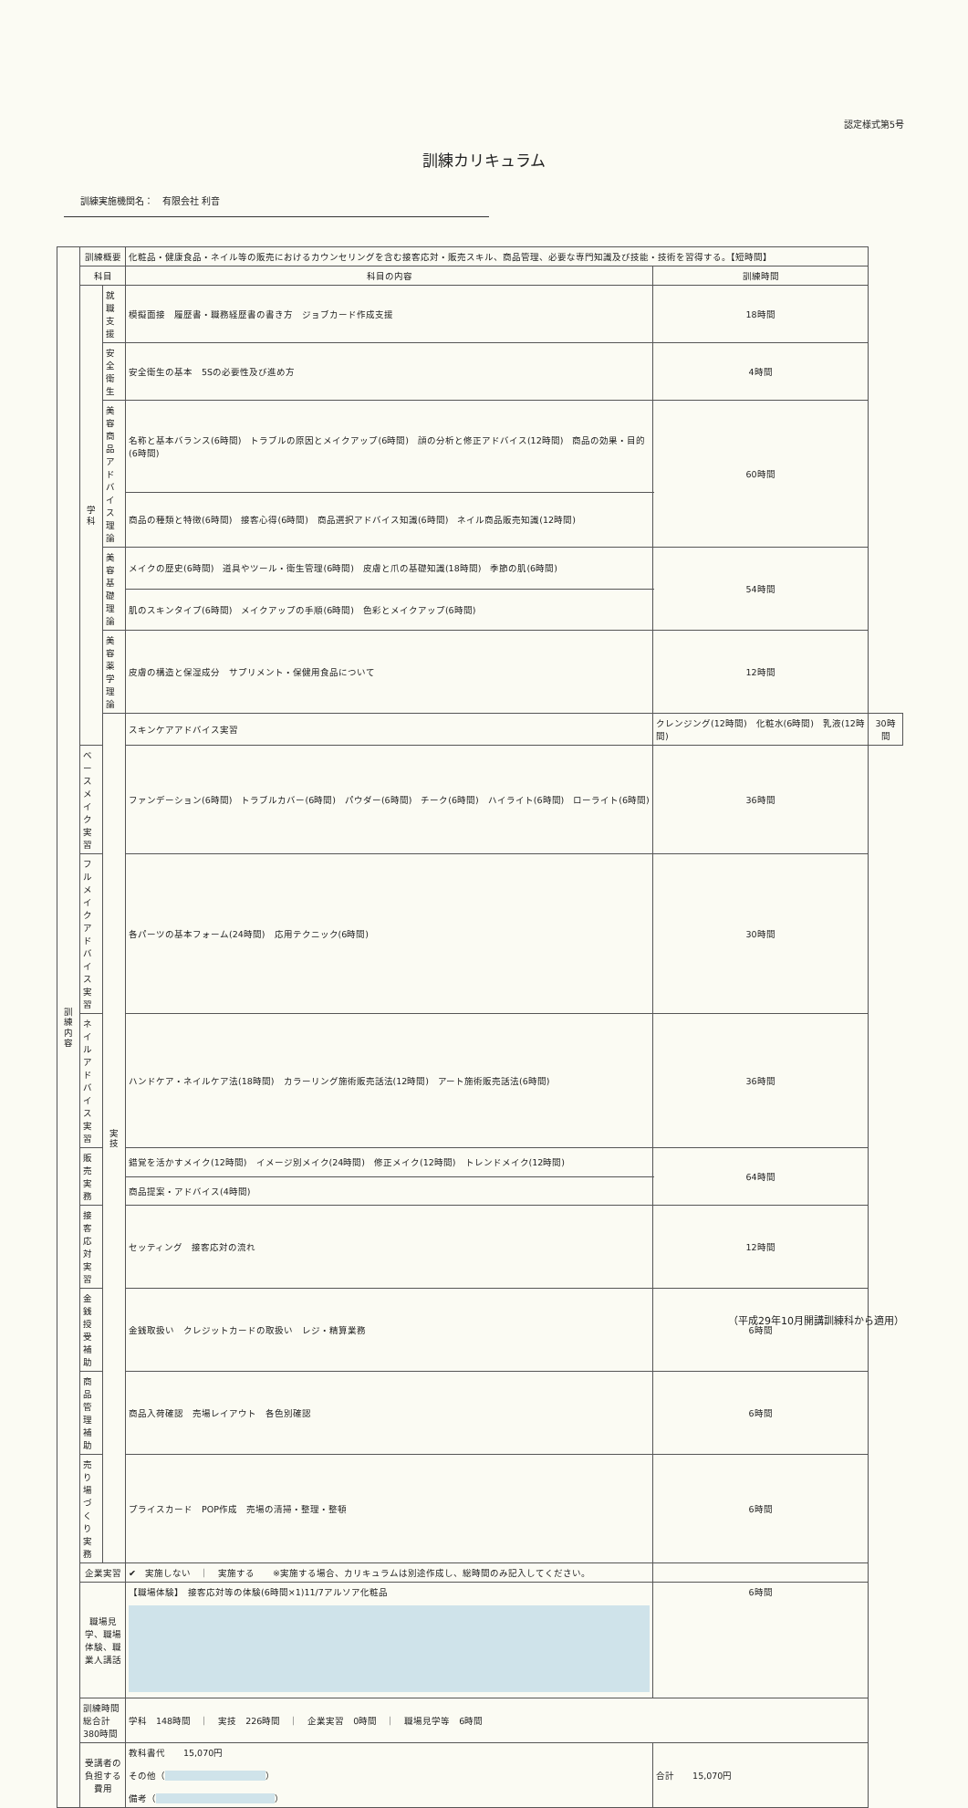認定様式第5号
訓練カリキュラム
訓練実施機関名：　有限会社 利音
| 訓 練 内 容 | 訓練概要 | | 化粧品・健康食品・ネイル等の販売におけるカウンセリングを含む接客応対・販売スキル、商品管理、必要な専門知識及び技能・技術を習得する。【短時間】 | | | | |
| | 科目 | | 科目の内容 | | | 訓練時間 | |
| | 学 科 | 就職支援 | 模擬面接 履歴書・職務経歴書の書き方 ジョブカード作成支援 | | | 18時間 | |
| | | 安全衛生 | 安全衛生の基本 5Sの必要性及び進め方 | | | 4時間 | |
| | | 美容商品アドバイス理論 | 名称と基本バランス(6時間) トラブルの原因とメイクアップ(6時間) 顔の分析と修正アドバイス(12時間) 商品の効果・目的(6時間) | | | 60時間 | |
| | | | 商品の種類と特徴(6時間) 接客心得(6時間) 商品選択アドバイス知識(6時間) ネイル商品販売知識(12時間) | | | | |
| | | 美容基礎理論 | メイクの歴史(6時間) 道具やツール・衛生管理(6時間) 皮膚と爪の基礎知識(18時間) 季節の肌(6時間) | | | 54時間 | |
| | | | 肌のスキンタイプ(6時間) メイクアップの手順(6時間) 色彩とメイクアップ(6時間) | | | | |
| | | 美容薬学理論 | 皮膚の構造と保湿成分 サプリメント・保健用食品について | | | 12時間 | |
| | | 実 技 | スキンケアアドバイス実習 | クレンジング(12時間) 化粧水(6時間) 乳液(12時間) | | | 30時間 |
| | ベースメイク実習 | | ファンデーション(6時間) トラブルカバー(6時間) パウダー(6時間) チーク(6時間) ハイライト(6時間) ローライト(6時間) | | | 36時間 | |
| | フルメイクアドバイス実習 | | 各パーツの基本フォーム(24時間) 応用テクニック(6時間) | | | 30時間 | |
| | ネイルアドバイス実習 | | ハンドケア・ネイルケア法(18時間) カラーリング施術販売話法(12時間) アート施術販売話法(6時間) | | | 36時間 | |
| | 販売実務 | | 錯覚を活かすメイク(12時間) イメージ別メイク(24時間) 修正メイク(12時間) トレンドメイク(12時間) | | | 64時間 | |
| | | | 商品提案・アドバイス(4時間) | | | | |
| | 接客応対実習 | | セッティング 接客応対の流れ | | | 12時間 | |
| | 金銭授受補助 | | 金銭取扱い クレジットカードの取扱い レジ・精算業務 | | | 6時間 | |
| | 商品管理補助 | | 商品入荷確認 売場レイアウト 各色別確認 | | | 6時間 | |
| | 売り場づくり実務 | | プライスカード POP作成 売場の清掃・整理・整頓 | | | 6時間 | |
| | 企業実習 | | ✔ 実施しない ｜ 実施する ※実施する場合、カリキュラムは別途作成し、総時間のみ記入してください。 | | | | |
| | 職場見学、職場体験、職業人講話 | | 【職場体験】 接客応対等の体験(6時間×1)11/7アルソア化粧品 | | | 6時間 | |
| | 訓練時間総合計 380時間 | | 学科 148時間 ｜ 実技 226時間 ｜ 企業実習 0時間 ｜ 職場見学等 6時間 | | | | |
| | 受講者の負担する費用 | | 教科書代 15,070円 その他（ ） 備考（ ） | | 合計 15,070円 | | |
（平成29年10月開講訓練科から適用）